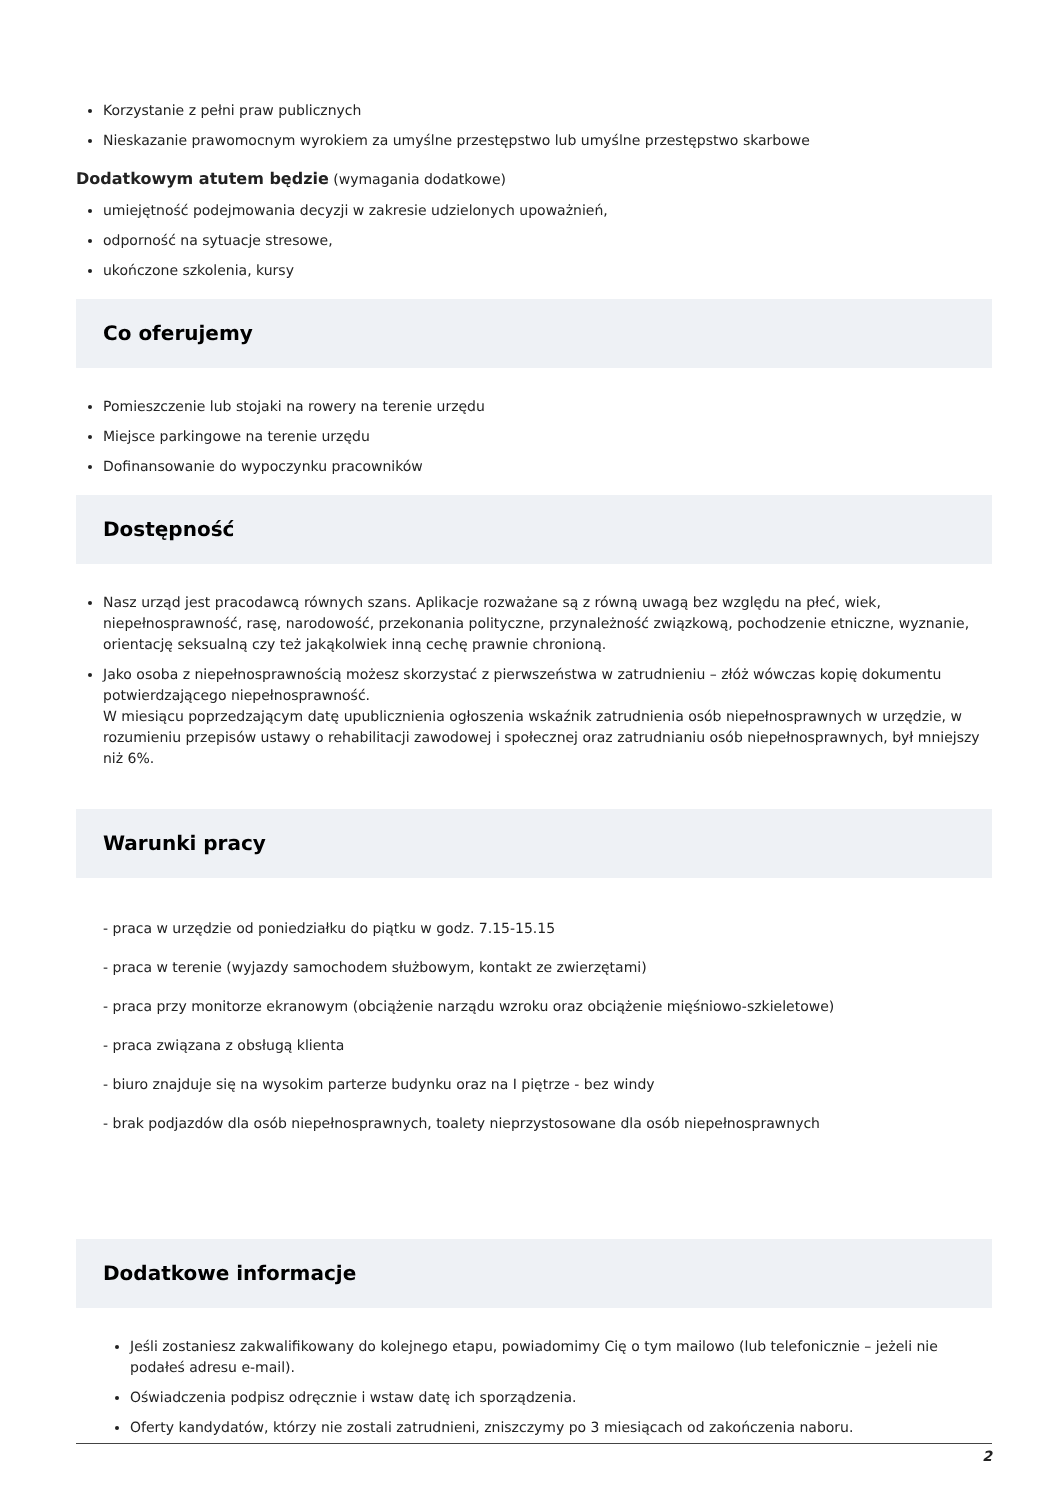Korzystanie z pełni praw publicznych
Nieskazanie prawomocnym wyrokiem za umyślne przestępstwo lub umyślne przestępstwo skarbowe
Dodatkowym atutem będzie (wymagania dodatkowe)
umiejętność podejmowania decyzji w zakresie udzielonych upoważnień,
odporność na sytuacje stresowe,
ukończone szkolenia, kursy
Co oferujemy
Pomieszczenie lub stojaki na rowery na terenie urzędu
Miejsce parkingowe na terenie urzędu
Dofinansowanie do wypoczynku pracowników
Dostępność
Nasz urząd jest pracodawcą równych szans. Aplikacje rozważane są z równą uwagą bez względu na płeć, wiek, niepełnosprawność, rasę, narodowość, przekonania polityczne, przynależność związkową, pochodzenie etniczne, wyznanie, orientację seksualną czy też jakąkolwiek inną cechę prawnie chronioną.
Jako osoba z niepełnosprawnością możesz skorzystać z pierwszeństwa w zatrudnieniu – złóż wówczas kopię dokumentu potwierdzającego niepełnosprawność.
W miesiącu poprzedzającym datę upublicznienia ogłoszenia wskaźnik zatrudnienia osób niepełnosprawnych w urzędzie, w rozumieniu przepisów ustawy o rehabilitacji zawodowej i społecznej oraz zatrudnianiu osób niepełnosprawnych, był mniejszy niż 6%.
Warunki pracy
- praca w urzędzie od poniedziałku do piątku w godz. 7.15-15.15
- praca w terenie (wyjazdy samochodem służbowym, kontakt ze zwierzętami)
- praca przy monitorze ekranowym (obciążenie narządu wzroku oraz obciążenie mięśniowo-szkieletowe)
- praca związana z obsługą klienta
- biuro znajduje się na wysokim parterze budynku oraz na I piętrze - bez windy
- brak podjazdów dla osób niepełnosprawnych, toalety nieprzystosowane dla osób niepełnosprawnych
Dodatkowe informacje
Jeśli zostaniesz zakwalifikowany do kolejnego etapu, powiadomimy Cię o tym mailowo (lub telefonicznie – jeżeli nie podałeś adresu e-mail).
Oświadczenia podpisz odręcznie i wstaw datę ich sporządzenia.
Oferty kandydatów, którzy nie zostali zatrudnieni, zniszczymy po 3 miesiącach od zakończenia naboru.
2